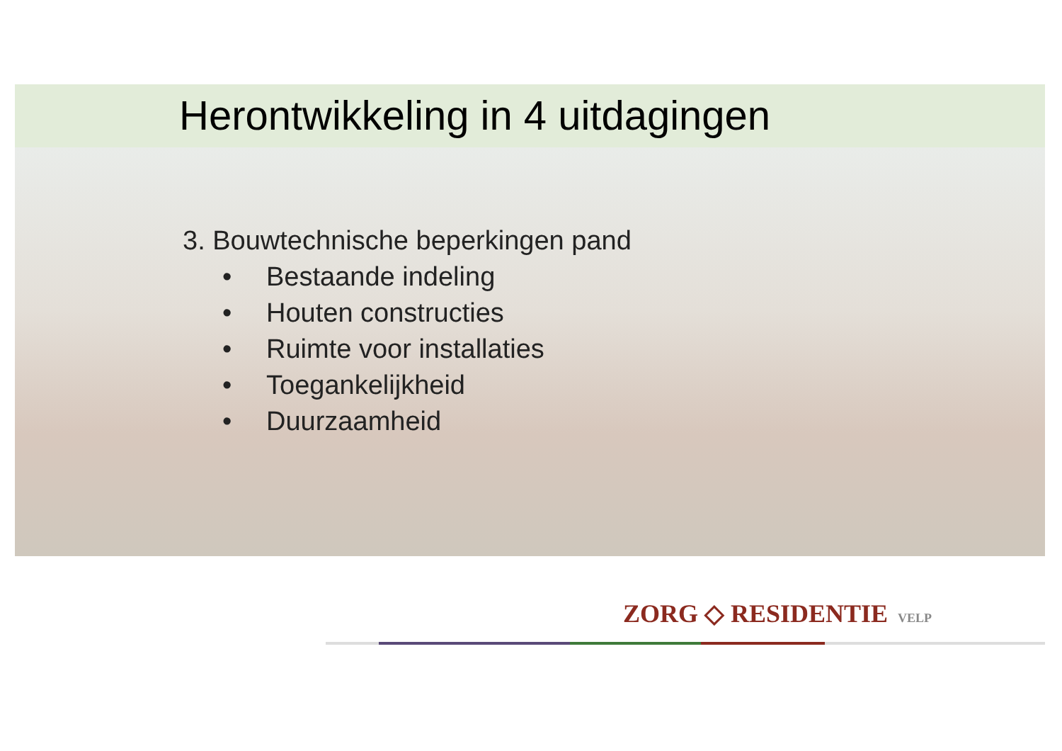Herontwikkeling in 4 uitdagingen
3. Bouwtechnische beperkingen pand
• Bestaande indeling
• Houten constructies
• Ruimte voor installaties
• Toegankelijkheid
• Duurzaamheid
ZORG ◇ RESIDENTIE VELP